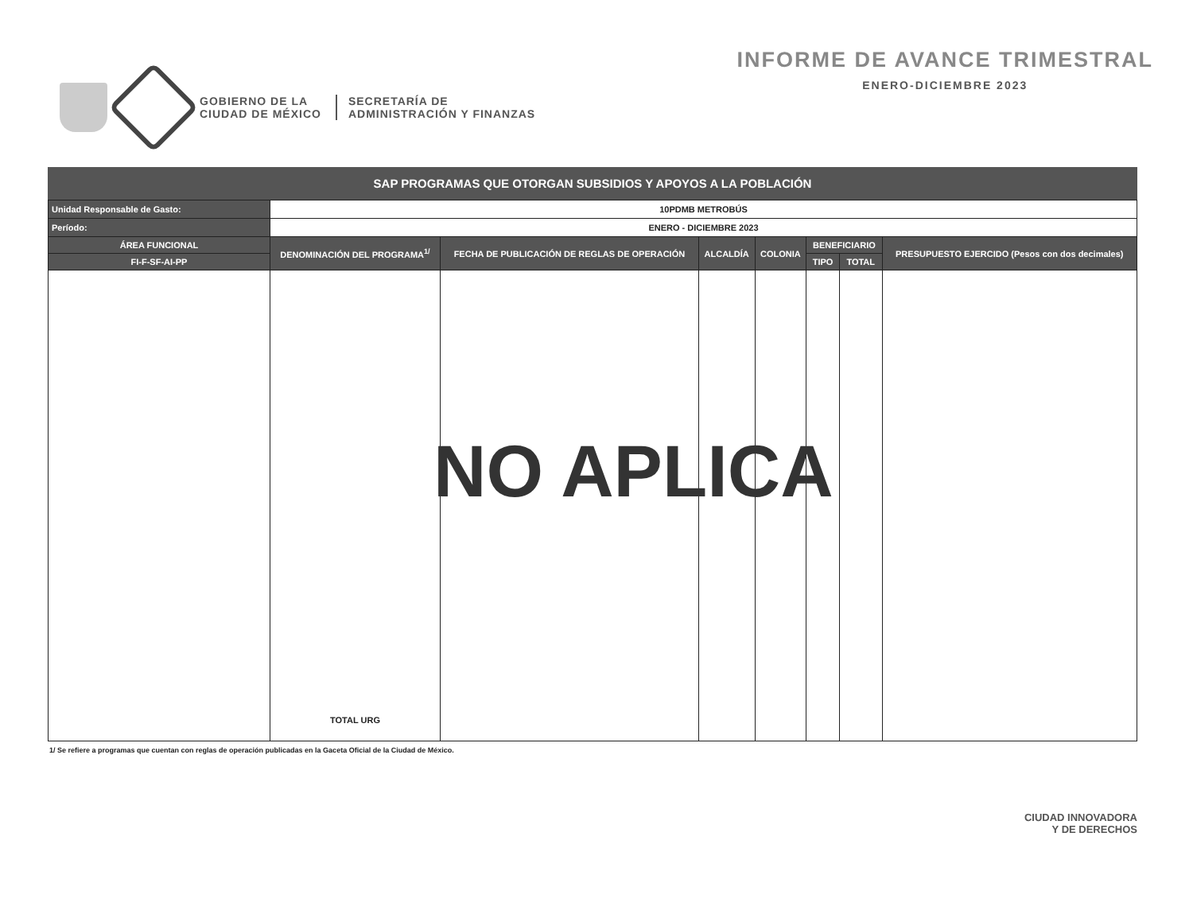GOBIERNO DE LA
CIUDAD DE MÉXICO
SECRETARÍA DE
ADMINISTRACIÓN Y FINANZAS
INFORME DE AVANCE TRIMESTRAL
ENERO-DICIEMBRE 2023
SAP PROGRAMAS QUE OTORGAN SUBSIDIOS Y APOYOS A LA POBLACIÓN
| Unidad Responsable de Gasto: | 10PDMB METROBÚS | | | | | | |
| Período: | ENERO - DICIEMBRE 2023 | | | | | | |
| ÁREA FUNCIONAL | DENOMINACIÓN DEL PROGRAMA<sup>1/</sup> | FECHA DE PUBLICACIÓN DE REGLAS DE OPERACIÓN | ALCALDÍA | COLONIA | BENEFICIARIO | | PRESUPUESTO EJERCIDO (Pesos con dos decimales) |
| FI-F-SF-AI-PP | | | | | TIPO | TOTAL | |
| | TOTAL URG | | | | | | |
1/ Se refiere a programas que cuentan con reglas de operación publicadas en la Gaceta Oficial de la Ciudad de México.
NO APLICA
CIUDAD INNOVADORA
Y DE DERECHOS